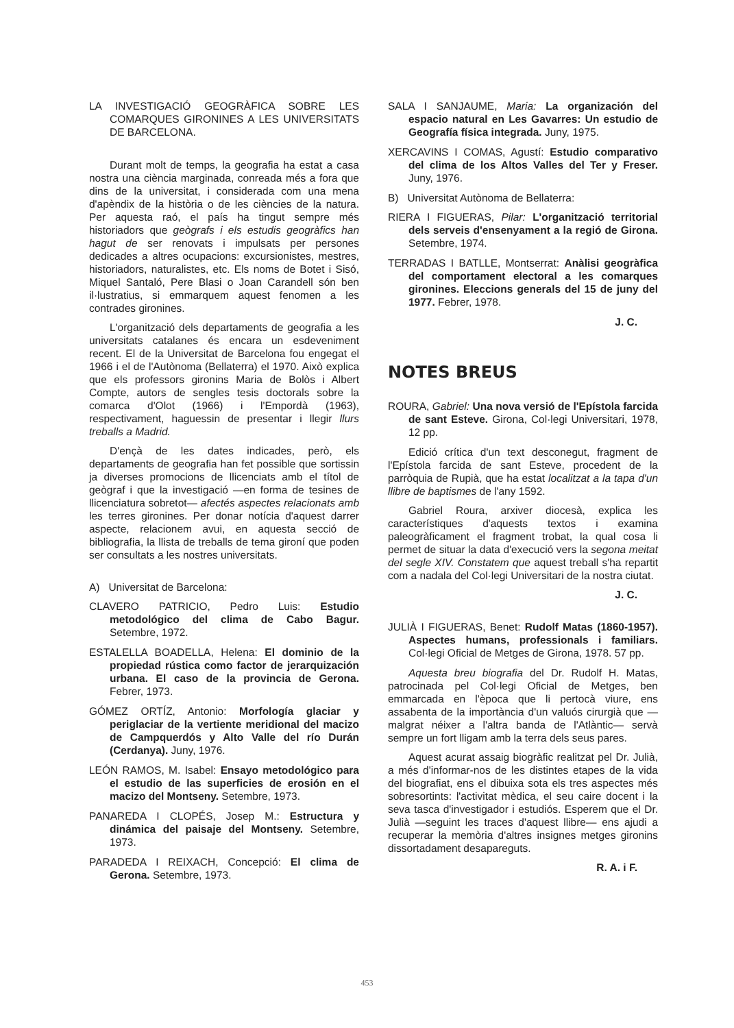LA INVESTIGACIÓ GEOGRÀFICA SOBRE LES COMARQUES GIRONINES A LES UNIVERSITATS DE BARCELONA.
Durant molt de temps, la geografia ha estat a casa nostra una ciència marginada, conreada més a fora que dins de la universitat, i considerada com una mena d'apèndix de la història o de les ciències de la natura. Per aquesta raó, el país ha tingut sempre més historiadors que geògrafs i els estudis geogràfics han hagut de ser renovats i impulsats per persones dedicades a altres ocupacions: excursionistes, mestres, historiadors, naturalistes, etc. Els noms de Botet i Sisó, Miquel Santaló, Pere Blasi o Joan Carandell són ben il·lustratius, si emmarquem aquest fenomen a les contrades gironines.
L'organització dels departaments de geografia a les universitats catalanes és encara un esdeveniment recent. El de la Universitat de Barcelona fou engegat el 1966 i el de l'Autònoma (Bellaterra) el 1970. Això explica que els professors gironins Maria de Bolòs i Albert Compte, autors de sengles tesis doctorals sobre la comarca d'Olot (1966) i l'Empordà (1963), respectivament, haguessin de presentar i llegir llurs treballs a Madrid.
D'ençà de les dates indicades, però, els departaments de geografia han fet possible que sortissin ja diverses promocions de llicenciats amb el títol de geògraf i que la investigació —en forma de tesines de llicenciatura sobretot— afectés aspectes relacionats amb les terres gironines. Per donar notícia d'aquest darrer aspecte, relacionem avui, en aquesta secció de bibliografia, la llista de treballs de tema gironí que poden ser consultats a les nostres universitats.
A) Universitat de Barcelona:
CLAVERO PATRICIO, Pedro Luis: Estudio metodológico del clima de Cabo Bagur. Setembre, 1972.
ESTALELLA BOADELLA, Helena: El dominio de la propiedad rústica como factor de jerarquización urbana. El caso de la provincia de Gerona. Febrer, 1973.
GÓMEZ ORTÍZ, Antonio: Morfología glaciar y periglaciar de la vertiente meridional del macizo de Campquerdós y Alto Valle del río Durán (Cerdanya). Juny, 1976.
LEÓN RAMOS, M. Isabel: Ensayo metodológico para el estudio de las superficies de erosión en el macizo del Montseny. Setembre, 1973.
PANAREDA I CLOPÉS, Josep M.: Estructura y dinámica del paisaje del Montseny. Setembre, 1973.
PARADEDA I REIXACH, Concepció: El clima de Gerona. Setembre, 1973.
SALA I SANJAUME, Maria: La organización del espacio natural en Les Gavarres: Un estudio de Geografía física integrada. Juny, 1975.
XERCAVINS I COMAS, Agustí: Estudio comparativo del clima de los Altos Valles del Ter y Freser. Juny, 1976.
B) Universitat Autònoma de Bellaterra:
RIERA I FIGUERAS, Pilar: L'organització territorial dels serveis d'ensenyament a la regió de Girona. Setembre, 1974.
TERRADAS I BATLLE, Montserrat: Anàlisi geogràfica del comportament electoral a les comarques gironines. Eleccions generals del 15 de juny del 1977. Febrer, 1978.
J. C.
NOTES BREUS
ROURA, Gabriel: Una nova versió de l'Epístola farcida de sant Esteve. Girona, Col·legi Universitari, 1978, 12 pp.
Edició crítica d'un text desconegut, fragment de l'Epístola farcida de sant Esteve, procedent de la parròquia de Rupià, que ha estat localitzat a la tapa d'un llibre de baptismes de l'any 1592.
Gabriel Roura, arxiver diocesà, explica les característiques d'aquests textos i examina paleogràficament el fragment trobat, la qual cosa li permet de situar la data d'execució vers la segona meitat del segle XIV. Constatem que aquest treball s'ha repartit com a nadala del Col·legi Universitari de la nostra ciutat.
J. C.
JULIÀ I FIGUERAS, Benet: Rudolf Matas (1860-1957). Aspectes humans, professionals i familiars. Col·legi Oficial de Metges de Girona, 1978. 57 pp.
Aquesta breu biografia del Dr. Rudolf H. Matas, patrocinada pel Col·legi Oficial de Metges, ben emmarcada en l'època que li pertocà viure, ens assabenta de la importància d'un valuós cirurgià que —malgrat néixer a l'altra banda de l'Atlàntic— servà sempre un fort lligam amb la terra dels seus pares.
Aquest acurat assaig biogràfic realitzat pel Dr. Julià, a més d'informar-nos de les distintes etapes de la vida del biografiat, ens el dibuixa sota els tres aspectes més sobresortints: l'activitat mèdica, el seu caire docent i la seva tasca d'investigador i estudiós. Esperem que el Dr. Julià —seguint les traces d'aquest llibre— ens ajudi a recuperar la memòria d'altres insignes metges gironins dissortadament desapareguts.
R. A. i F.
453